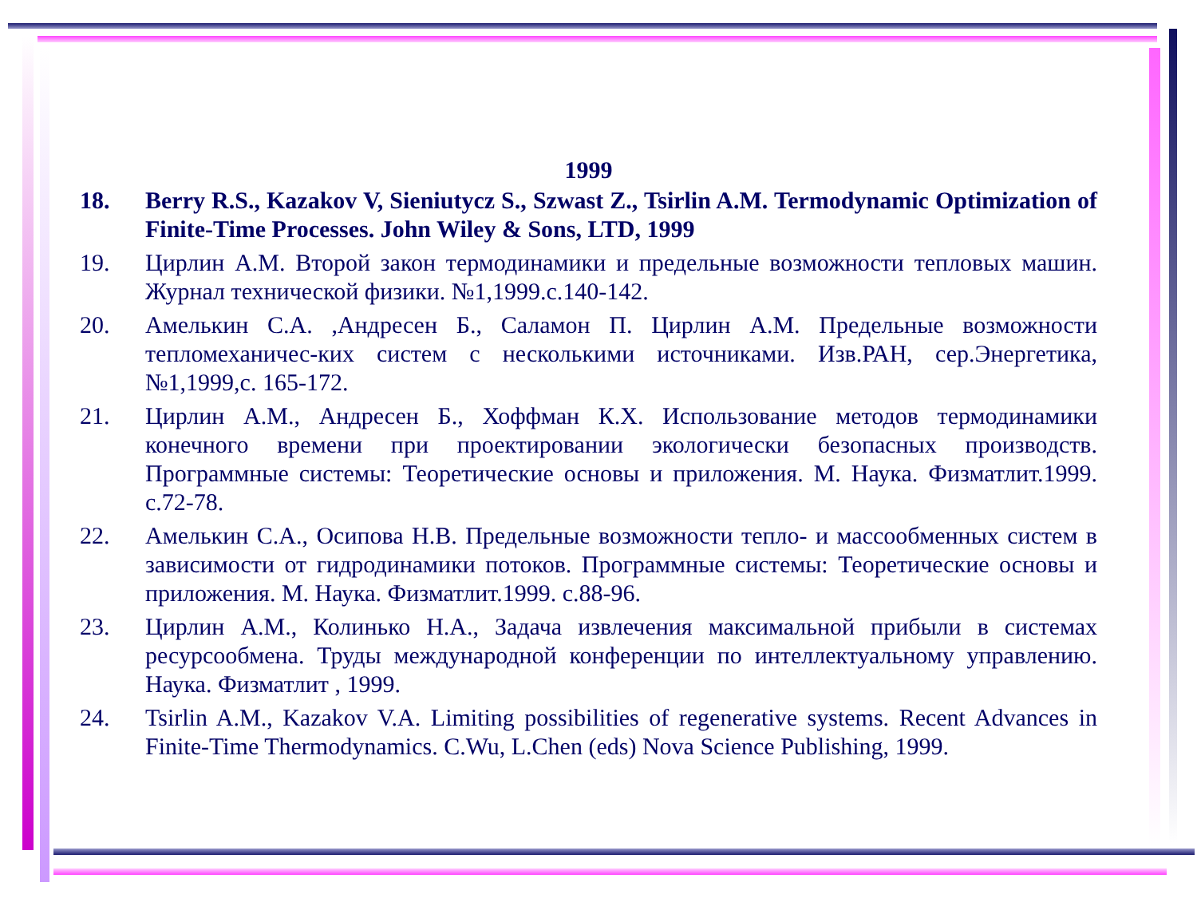1999
18. Berry R.S., Kazakov V, Sieniutycz S., Szwast Z., Tsirlin A.M. Termodynamic Optimization of Finite-Time Processes. John Wiley & Sons, LTD, 1999
19. Цирлин А.М. Второй закон термодинамики и предельные возможности тепловых машин. Журнал технической физики. №1,1999.с.140-142.
20. Амелькин С.А. ,Андресен Б., Саламон П. Цирлин А.М. Предельные возможности тепломеханичес-ких систем с несколькими источниками. Изв.РАН, сер.Энергетика, №1,1999,с. 165-172.
21. Цирлин А.М., Андресен Б., Хоффман К.Х. Использование методов термодинамики конечного времени при проектировании экологически безопасных производств. Программные системы: Теоретические основы и приложения. М. Наука. Физматлит.1999. с.72-78.
22. Амелькин С.А., Осипова Н.В. Предельные возможности тепло- и массообменных систем в зависимости от гидродинамики потоков. Программные системы: Теоретические основы и приложения. М. Наука. Физматлит.1999. с.88-96.
23. Цирлин А.М., Колинько Н.А., Задача извлечения максимальной прибыли в системах ресурсообмена. Труды международной конференции по интеллектуальному управлению. Наука. Физматлит , 1999.
24. Tsirlin A.M., Kazakov V.A. Limiting possibilities of regenerative systems. Recent Advances in Finite-Time Thermodynamics. C.Wu, L.Chen (eds) Nova Science Publishing, 1999.